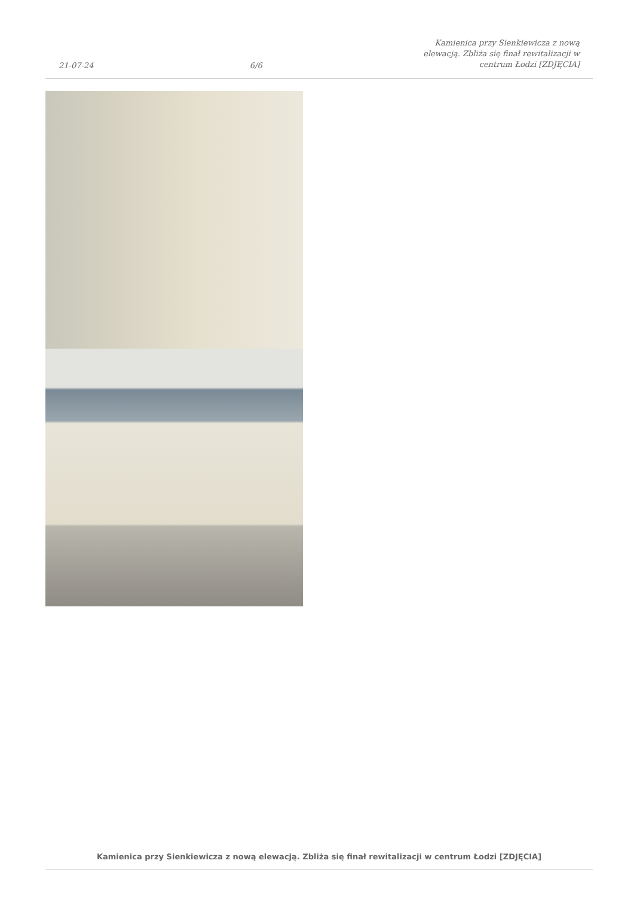21-07-24 6/6 Kamienica przy Sienkiewicza z nową elewacją. Zbliża się finał rewitalizacji w centrum Łodzi [ZDJĘCIA]
Kamienica przy Sienkiewicza z nową elewacją. Zbliża się finał rewitalizacji w centrum Łodzi [ZDJĘCIA]